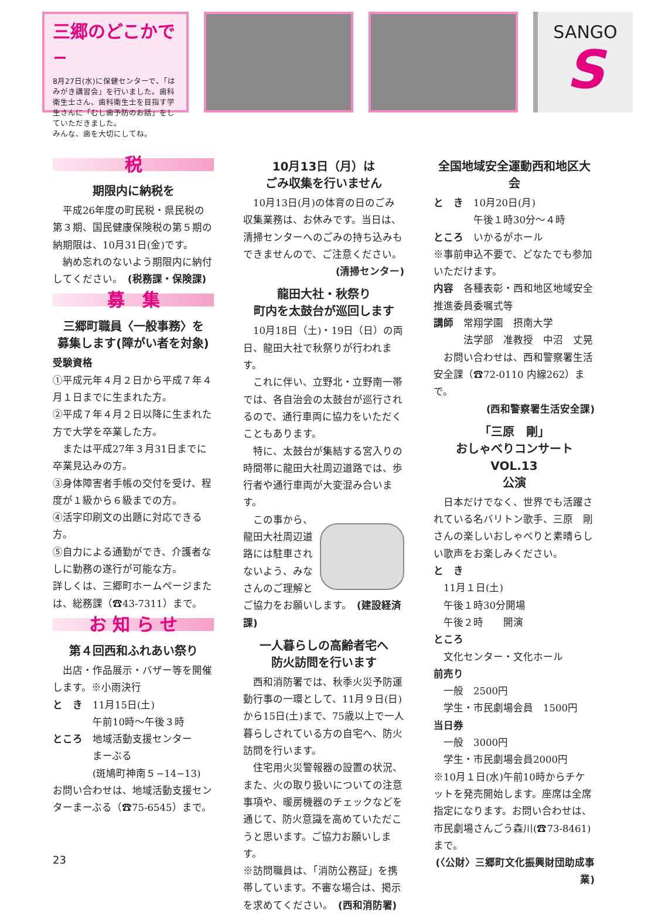三郷のどこかで−
8月27日(水)に保健センターで、「はみがき講習会」を行いました。歯科衛生士さん、歯科衛生士を目指す学生さんに「むし歯予防のお話」をしていただきました。
みんな、歯を大切にしてね。
SANGO
S
税
期限内に納税を
　平成26年度の町民税・県民税の第３期、国民健康保険税の第５期の納期限は、10月31日(金)です。
　納め忘れのないよう期限内に納付してください。　(税務課・保険課)
募　集
三郷町職員〈一般事務〉を
募集します(障がい者を対象)
受験資格
①平成元年４月２日から平成７年４月１日までに生まれた方。
②平成７年４月２日以降に生まれた方で大学を卒業した方。
　または平成27年３月31日までに卒業見込みの方。
③身体障害者手帳の交付を受け、程度が１級から６級までの方。
④活字印刷文の出題に対応できる方。
⑤自力による通勤ができ、介護者なしに勤務の遂行が可能な方。
詳しくは、三郷町ホームページまたは、総務課（☎43-7311）まで。
お 知 ら せ
第４回西和ふれあい祭り
　出店・作品展示・バザー等を開催します。※小雨決行
と　き　11月15日(土)
　　　　午前10時〜午後３時
ところ　地域活動支援センター
　　　　まーぶる
　　　　(斑鳩町神南５−14−13)
お問い合わせは、地域活動支援センターまーぶる（☎75-6545）まで。
10月13日（月）は
ごみ収集を行いません
　10月13日(月)の体育の日のごみ収集業務は、お休みです。当日は、清掃センターへのごみの持ち込みもできませんので、ご注意ください。
(清掃センター)
龍田大社・秋祭り
町内を太鼓台が巡回します
　10月18日（土)・19日（日）の両日、龍田大社で秋祭りが行われます。
　これに伴い、立野北・立野南一帯では、各自治会の太鼓台が巡行されるので、通行車両に協力をいただくこともあります。
　特に、太鼓台が集結する宮入りの時間帯に龍田大社周辺道路では、歩行者や通行車両が大変混み合います。
　この事から、龍田大社周辺道路には駐車されないよう、みなさんのご理解とご協力をお願いします。　(建設経済課)
一人暮らしの高齢者宅へ
防火訪問を行います
　西和消防署では、秋季火災予防運動行事の一環として、11月９日(日)から15日(土)まで、75歳以上で一人暮らしされている方の自宅へ、防火訪問を行います。
　住宅用火災警報器の設置の状況、また、火の取り扱いについての注意事項や、暖房機器のチェックなどを通じて、防火意識を高めていただこうと思います。ご協力お願いします。
※訪問職員は、「消防公務証」を携帯しています。不審な場合は、掲示を求めてください。　(西和消防署)
全国地域安全運動西和地区大会
と　き　10月20日(月)
　　　　午後１時30分〜４時
ところ　いかるがホール
※事前申込不要で、どなたでも参加いただけます。
内容　各種表彰・西和地区地域安全推進委員委嘱式等
講師　常翔学園　摂南大学
　　　法学部　准教授　中沼　丈晃
　お問い合わせは、西和警察署生活安全課（☎72-0110 内線262）まで。
(西和警察署生活安全課)
「三原　剛」
おしゃべりコンサートVOL.13
公演
　日本だけでなく、世界でも活躍されている名バリトン歌手、三原　剛さんの楽しいおしゃべりと素晴らしい歌声をお楽しみください。
と　き
　11月１日(土)
　午後１時30分開場
　午後２時　　開演
ところ
　文化センター・文化ホール
前売り
　一般　2500円
　学生・市民劇場会員　1500円
当日券
　一般　3000円
　学生・市民劇場会員2000円
※10月１日(水)午前10時からチケットを発売開始します。座席は全席指定になります。お問い合わせは、市民劇場さんごう森川(☎73-8461)まで。
(〈公財〉三郷町文化振興財団助成事業)
23